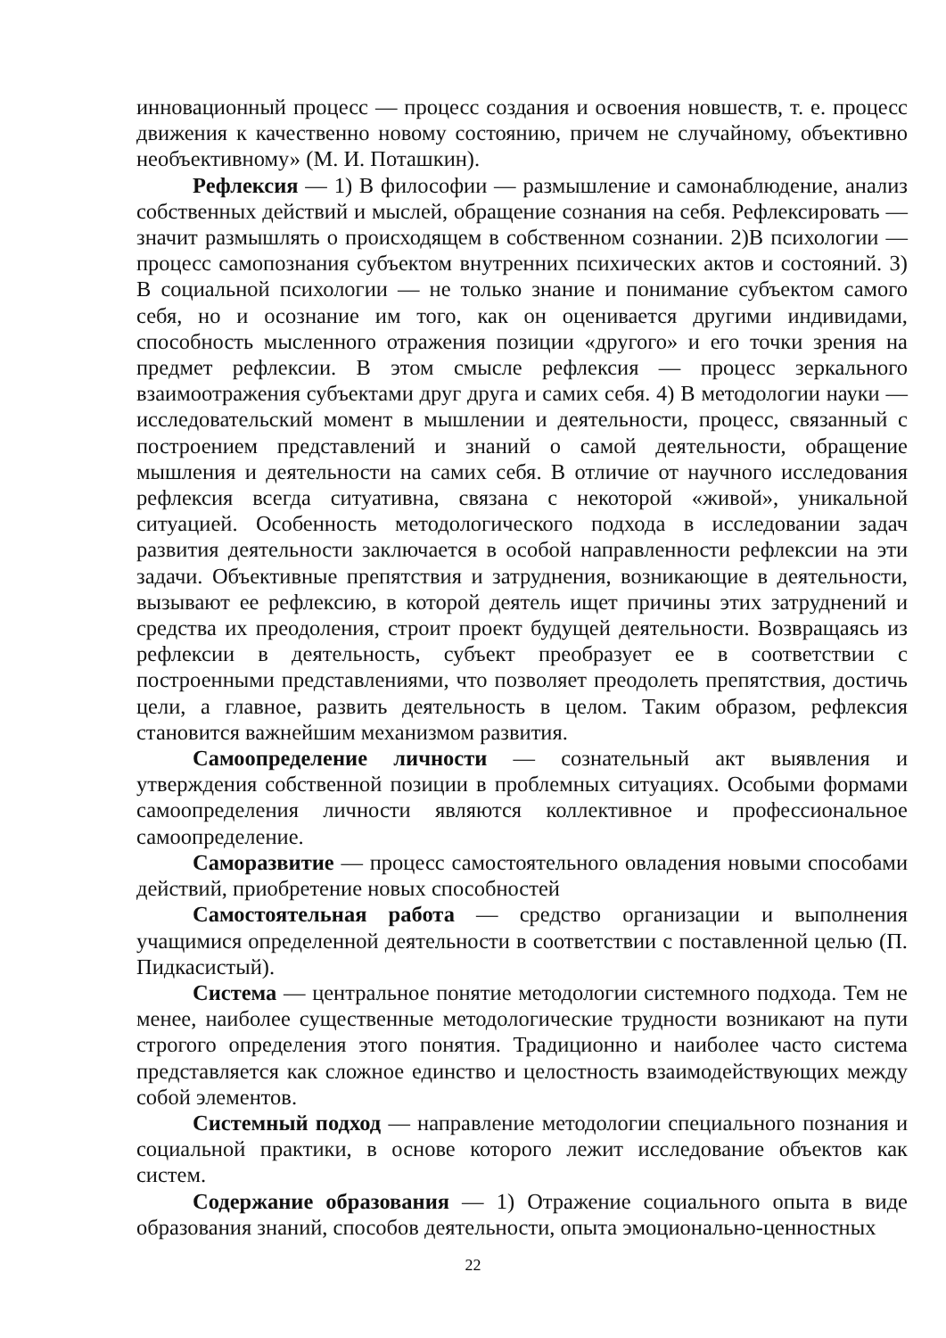инновационный процесс — процесс создания и освоения новшеств, т. е. процесс движения к качественно новому состоянию, причем не случайному, объективно необъективному» (М. И. Поташкин).
Рефлексия — 1) В философии — размышление и самонаблюдение, анализ собственных действий и мыслей, обращение сознания на себя. Рефлексировать — значит размышлять о происходящем в собственном сознании. 2)В психологии — процесс самопознания субъектом внутренних психических актов и состояний. 3) В социальной психологии — не только знание и понимание субъектом самого себя, но и осознание им того, как он оценивается другими индивидами, способность мысленного отражения позиции «другого» и его точки зрения на предмет рефлексии. В этом смысле рефлексия — процесс зеркального взаимоотражения субъектами друг друга и самих себя. 4) В методологии науки — исследовательский момент в мышлении и деятельности, процесс, связанный с построением представлений и знаний о самой деятельности, обращение мышления и деятельности на самих себя. В отличие от научного исследования рефлексия всегда ситуативна, связана с некоторой «живой», уникальной ситуацией. Особенность методологического подхода в исследовании задач развития деятельности заключается в особой направленности рефлексии на эти задачи. Объективные препятствия и затруднения, возникающие в деятельности, вызывают ее рефлексию, в которой деятель ищет причины этих затруднений и средства их преодоления, строит проект будущей деятельности. Возвращаясь из рефлексии в деятельность, субъект преобразует ее в соответствии с построенными представлениями, что позволяет преодолеть препятствия, достичь цели, а главное, развить деятельность в целом. Таким образом, рефлексия становится важнейшим механизмом развития.
Самоопределение личности — сознательный акт выявления и утверждения собственной позиции в проблемных ситуациях. Особыми формами самоопределения личности являются коллективное и профессиональное самоопределение.
Саморазвитие — процесс самостоятельного овладения новыми способами действий, приобретение новых способностей
Самостоятельная работа — средство организации и выполнения учащимися определенной деятельности в соответствии с поставленной целью (П. Пидкасистый).
Система — центральное понятие методологии системного подхода. Тем не менее, наиболее существенные методологические трудности возникают на пути строгого определения этого понятия. Традиционно и наиболее часто система представляется как сложное единство и целостность взаимодействующих между собой элементов.
Системный подход — направление методологии специального познания и социальной практики, в основе которого лежит исследование объектов как систем.
Содержание образования — 1) Отражение социального опыта в виде образования знаний, способов деятельности, опыта эмоционально-ценностных
22